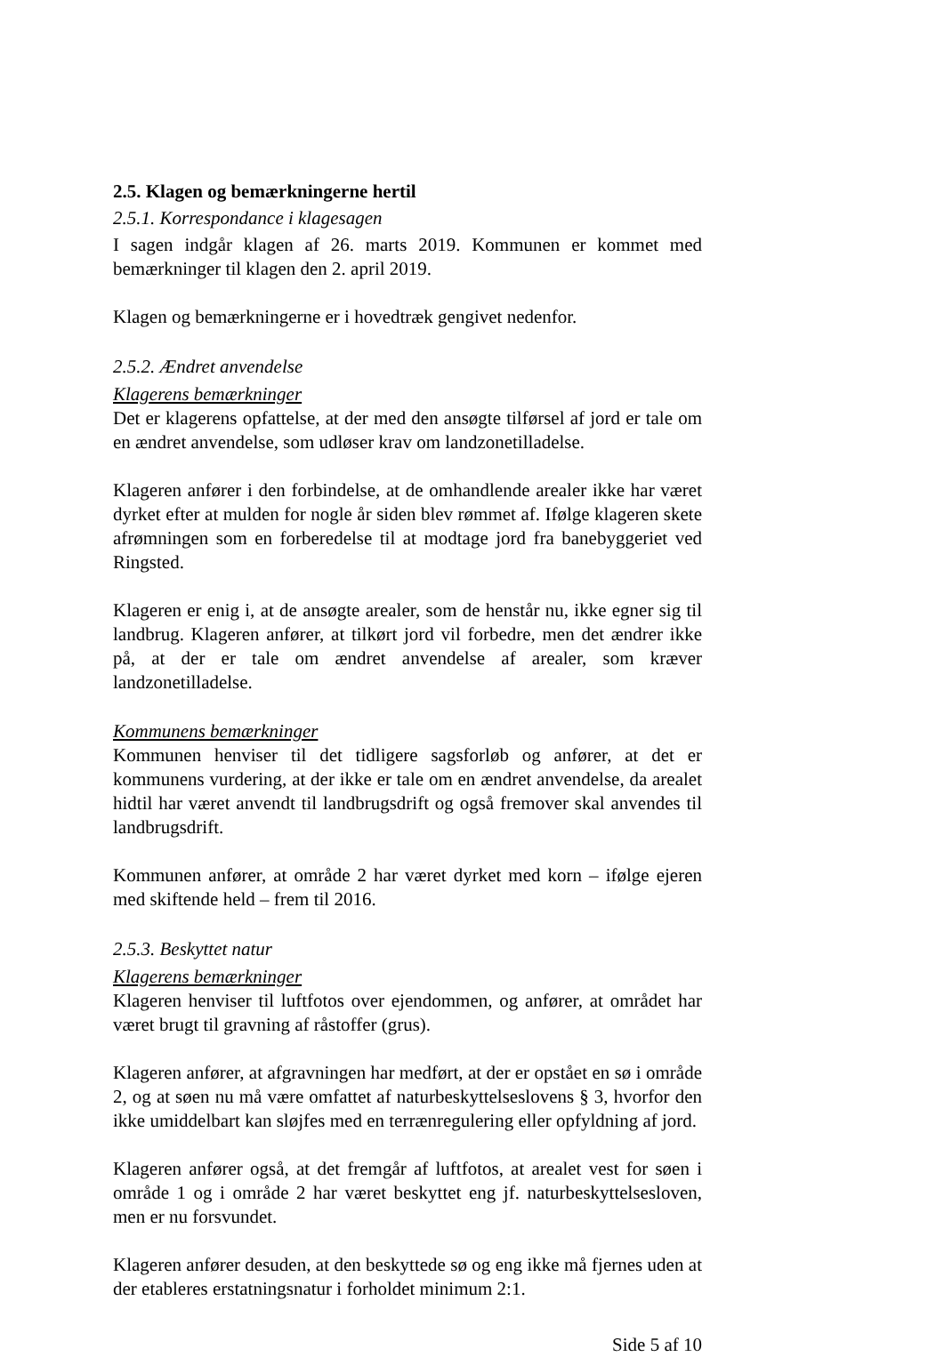2.5. Klagen og bemærkningerne hertil
2.5.1. Korrespondance i klagesagen
I sagen indgår klagen af 26. marts 2019. Kommunen er kommet med bemærkninger til klagen den 2. april 2019.
Klagen og bemærkningerne er i hovedtræk gengivet nedenfor.
2.5.2. Ændret anvendelse
Klagerens bemærkninger
Det er klagerens opfattelse, at der med den ansøgte tilførsel af jord er tale om en ændret anvendelse, som udløser krav om landzonetilladelse.
Klageren anfører i den forbindelse, at de omhandlende arealer ikke har været dyrket efter at mulden for nogle år siden blev rømmet af. Ifølge klageren skete afrømningen som en forberedelse til at modtage jord fra banebyggeriet ved Ringsted.
Klageren er enig i, at de ansøgte arealer, som de henstår nu, ikke egner sig til landbrug. Klageren anfører, at tilkørt jord vil forbedre, men det ændrer ikke på, at der er tale om ændret anvendelse af arealer, som kræver landzonetilladelse.
Kommunens bemærkninger
Kommunen henviser til det tidligere sagsforløb og anfører, at det er kommunens vurdering, at der ikke er tale om en ændret anvendelse, da arealet hidtil har været anvendt til landbrugsdrift og også fremover skal anvendes til landbrugsdrift.
Kommunen anfører, at område 2 har været dyrket med korn – ifølge ejeren med skiftende held – frem til 2016.
2.5.3. Beskyttet natur
Klagerens bemærkninger
Klageren henviser til luftfotos over ejendommen, og anfører, at området har været brugt til gravning af råstoffer (grus).
Klageren anfører, at afgravningen har medført, at der er opstået en sø i område 2, og at søen nu må være omfattet af naturbeskyttelseslovens § 3, hvorfor den ikke umiddelbart kan sløjfes med en terrænregulering eller opfyldning af jord.
Klageren anfører også, at det fremgår af luftfotos, at arealet vest for søen i område 1 og i område 2 har været beskyttet eng jf. naturbeskyttelsesloven, men er nu forsvundet.
Klageren anfører desuden, at den beskyttede sø og eng ikke må fjernes uden at der etableres erstatningsnatur i forholdet minimum 2:1.
Side 5 af 10